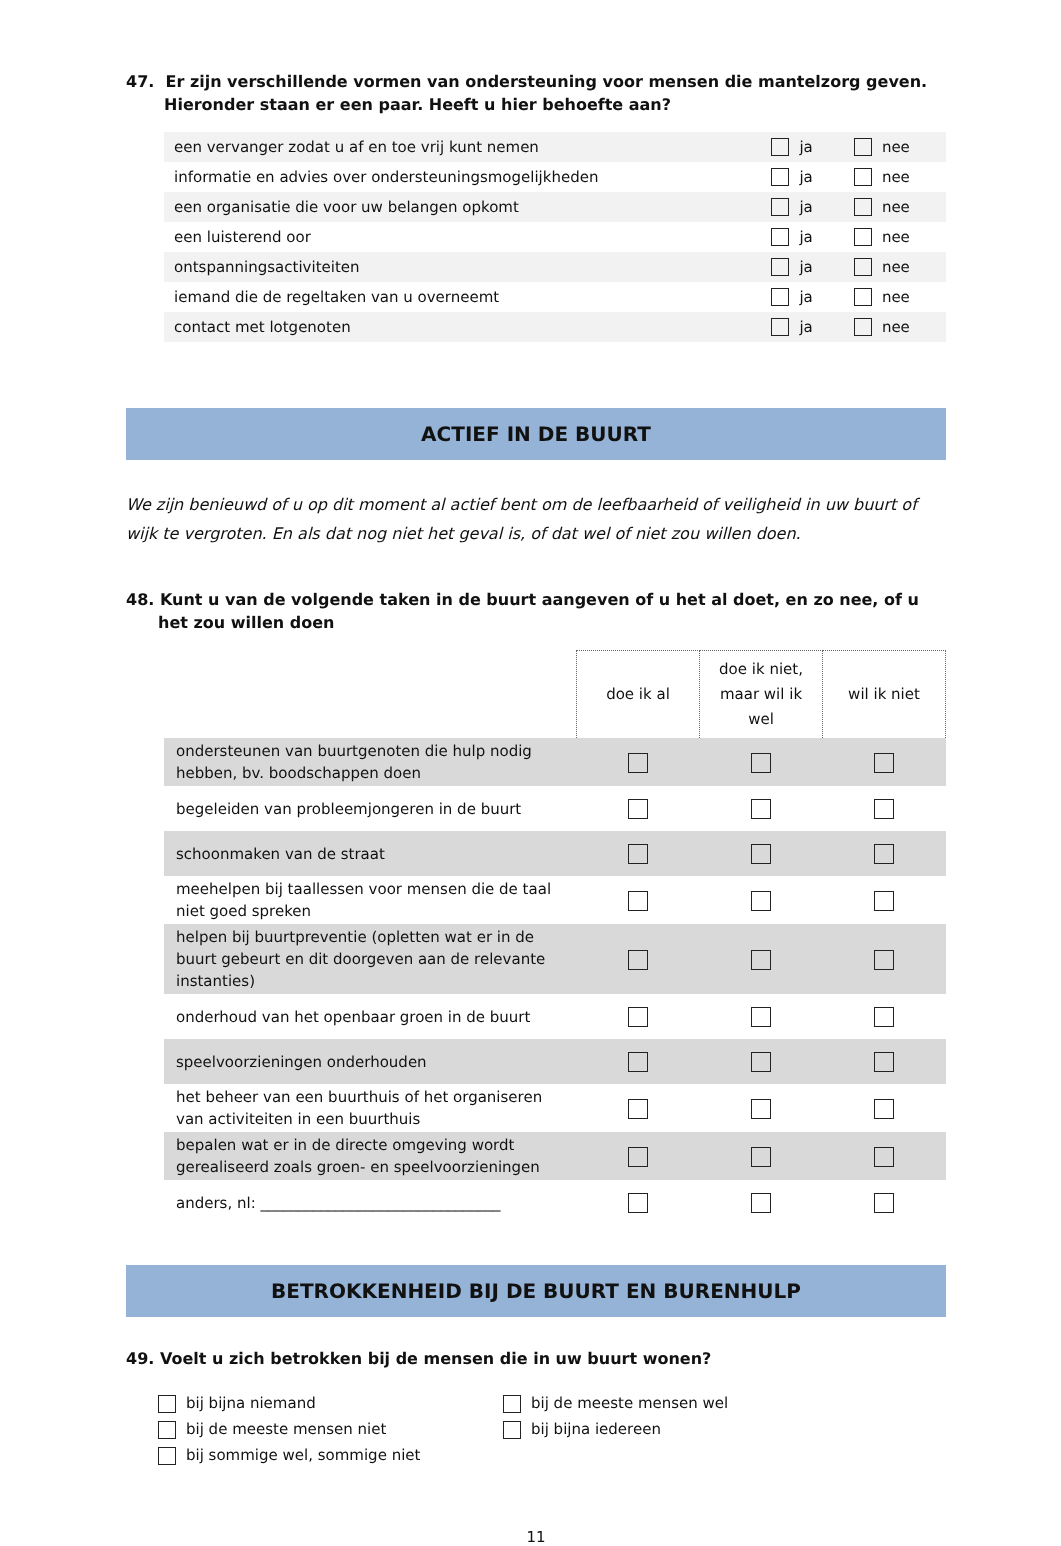47. Er zijn verschillende vormen van ondersteuning voor mensen die mantelzorg geven. Hieronder staan er een paar. Heeft u hier behoefte aan?
| een vervanger zodat u af en toe vrij kunt nemen | ja | nee |
| informatie en advies over ondersteuningsmogelijkheden | ja | nee |
| een organisatie die voor uw belangen opkomt | ja | nee |
| een luisterend oor | ja | nee |
| ontspanningsactiviteiten | ja | nee |
| iemand die de regeltaken van u overneemt | ja | nee |
| contact met lotgenoten | ja | nee |
ACTIEF IN DE BUURT
We zijn benieuwd of u op dit moment al actief bent om de leefbaarheid of veiligheid in uw buurt of wijk te vergroten. En als dat nog niet het geval is, of dat wel of niet zou willen doen.
48. Kunt u van de volgende taken in de buurt aangeven of u het al doet, en zo nee, of u het zou willen doen
| | doe ik al | doe ik niet, maar wil ik wel | wil ik niet |
| ondersteunen van buurtgenoten die hulp nodig hebben, bv. boodschappen doen | | | |
| begeleiden van probleemjongeren in de buurt | | | |
| schoonmaken van de straat | | | |
| meehelpen bij taallessen voor mensen die de taal niet goed spreken | | | |
| helpen bij buurtpreventie (opletten wat er in de buurt gebeurt en dit doorgeven aan de relevante instanties) | | | |
| onderhoud van het openbaar groen in de buurt | | | |
| speelvoorzieningen onderhouden | | | |
| het beheer van een buurthuis of het organiseren van activiteiten in een buurthuis | | | |
| bepalen wat er in de directe omgeving wordt gerealiseerd zoals groen- en speelvoorzieningen | | | |
| anders, nl: ________________________________ | | | |
BETROKKENHEID BIJ DE BUURT EN BURENHULP
49. Voelt u zich betrokken bij de mensen die in uw buurt wonen?
bij bijna niemand
bij de meeste mensen niet
bij sommige wel, sommige niet
bij de meeste mensen wel
bij bijna iedereen
11